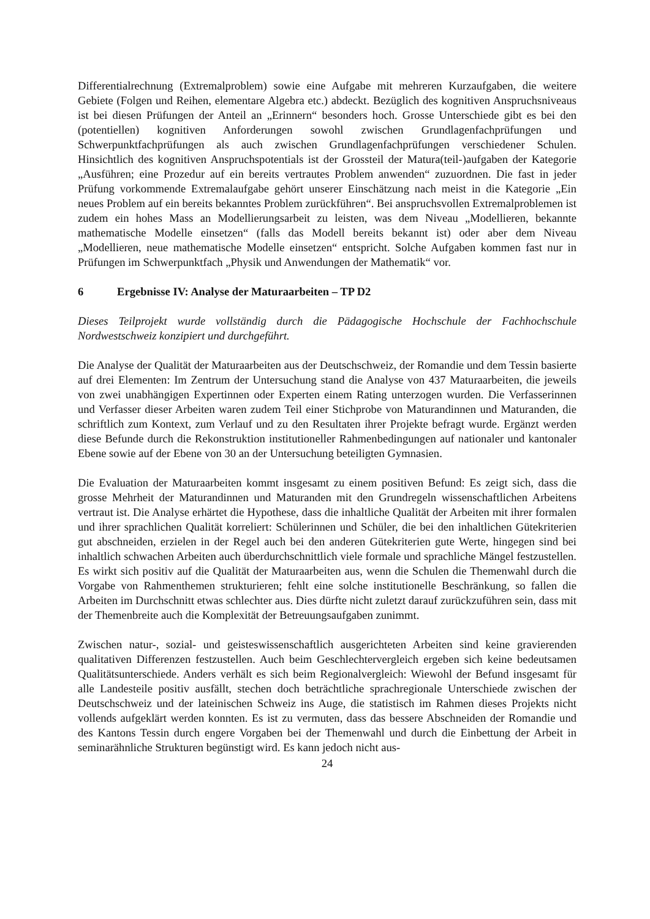Differentialrechnung (Extremalproblem) sowie eine Aufgabe mit mehreren Kurzaufgaben, die weitere Gebiete (Folgen und Reihen, elementare Algebra etc.) abdeckt. Bezüglich des kognitiven Anspruchsniveaus ist bei diesen Prüfungen der Anteil an „Erinnern“ besonders hoch. Grosse Unterschiede gibt es bei den (potentiellen) kognitiven Anforderungen sowohl zwischen Grundlagenfachprüfungen und Schwerpunktfachprüfungen als auch zwischen Grundlagenfachprüfungen verschiedener Schulen. Hinsichtlich des kognitiven Anspruchs­potentials ist der Grossteil der Matura(teil-)aufgaben der Kategorie „Ausführen; eine Prozedur auf ein bereits vertrautes Problem anwenden“ zuzuordnen. Die fast in jeder Prüfung vor­kommende Extremalaufgabe gehört unserer Einschätzung nach meist in die Kategorie „Ein neues Problem auf ein bereits bekanntes Problem zurückführen“. Bei anspruchsvollen Extremalproblemen ist zudem ein hohes Mass an Modellierungsarbeit zu leisten, was dem Niveau „Modellieren, bekannte mathematische Modelle einsetzen“ (falls das Modell bereits bekannt ist) oder aber dem Niveau „Modellieren, neue mathematische Modelle ein­setzen“ entspricht. Solche Aufgaben kommen fast nur in Prüfungen im Schwerpunktfach „Physik und Anwendungen der Mathematik“ vor.
6 Ergebnisse IV: Analyse der Maturaarbeiten – TP D2
Dieses Teilprojekt wurde vollständig durch die Pädagogische Hochschule der Fachhoch­schule Nordwestschweiz konzipiert und durchgeführt.
Die Analyse der Qualität der Maturaarbeiten aus der Deutschschweiz, der Romandie und dem Tessin basierte auf drei Elementen: Im Zentrum der Untersuchung stand die Analyse von 437 Maturaarbeiten, die jeweils von zwei unabhängigen Expertinnen oder Experten einem Rating unterzogen wurden. Die Verfasserinnen und Verfasser dieser Arbeiten waren zudem Teil einer Stichprobe von Maturandinnen und Maturanden, die schriftlich zum Kontext, zum Ver­lauf und zu den Resultaten ihrer Projekte befragt wurde. Ergänzt werden diese Befunde durch die Rekonstruktion institutioneller Rahmenbedingungen auf nationaler und kantonaler Ebene sowie auf der Ebene von 30 an der Untersuchung beteiligten Gymnasien.
Die Evaluation der Maturaarbeiten kommt insgesamt zu einem positiven Befund: Es zeigt sich, dass die grosse Mehrheit der Maturandinnen und Maturanden mit den Grundregeln wissenschaftlichen Arbeitens vertraut ist. Die Analyse erhärtet die Hypothese, dass die inhalt­liche Qualität der Arbeiten mit ihrer formalen und ihrer sprachlichen Qualität korreliert: Schülerinnen und Schüler, die bei den inhaltlichen Gütekriterien gut abschneiden, erzielen in der Regel auch bei den anderen Gütekriterien gute Werte, hingegen sind bei inhaltlich schwachen Arbeiten auch überdurchschnittlich viele formale und sprachliche Mängel festzu­stellen. Es wirkt sich positiv auf die Qualität der Maturaarbeiten aus, wenn die Schulen die Themenwahl durch die Vorgabe von Rahmenthemen strukturieren; fehlt eine solche institutionelle Beschränkung, so fallen die Arbeiten im Durchschnitt etwas schlechter aus. Dies dürfte nicht zuletzt darauf zurückzuführen sein, dass mit der Themenbreite auch die Komplexität der Betreuungsaufgaben zunimmt.
Zwischen natur-, sozial- und geisteswissenschaftlich ausgerichteten Arbeiten sind keine gravierenden qualitativen Differenzen festzustellen. Auch beim Geschlechtervergleich er­geben sich keine bedeutsamen Qualitätsunterschiede. Anders verhält es sich beim Regional­vergleich: Wiewohl der Befund insgesamt für alle Landesteile positiv ausfällt, stechen doch beträchtliche sprachregionale Unterschiede zwischen der Deutschschweiz und der lateinischen Schweiz ins Auge, die statistisch im Rahmen dieses Projekts nicht vollends auf­geklärt werden konnten. Es ist zu vermuten, dass das bessere Abschneiden der Romandie und des Kantons Tessin durch engere Vorgaben bei der Themenwahl und durch die Einbettung der Arbeit in seminarähnliche Strukturen begünstigt wird. Es kann jedoch nicht aus-
24